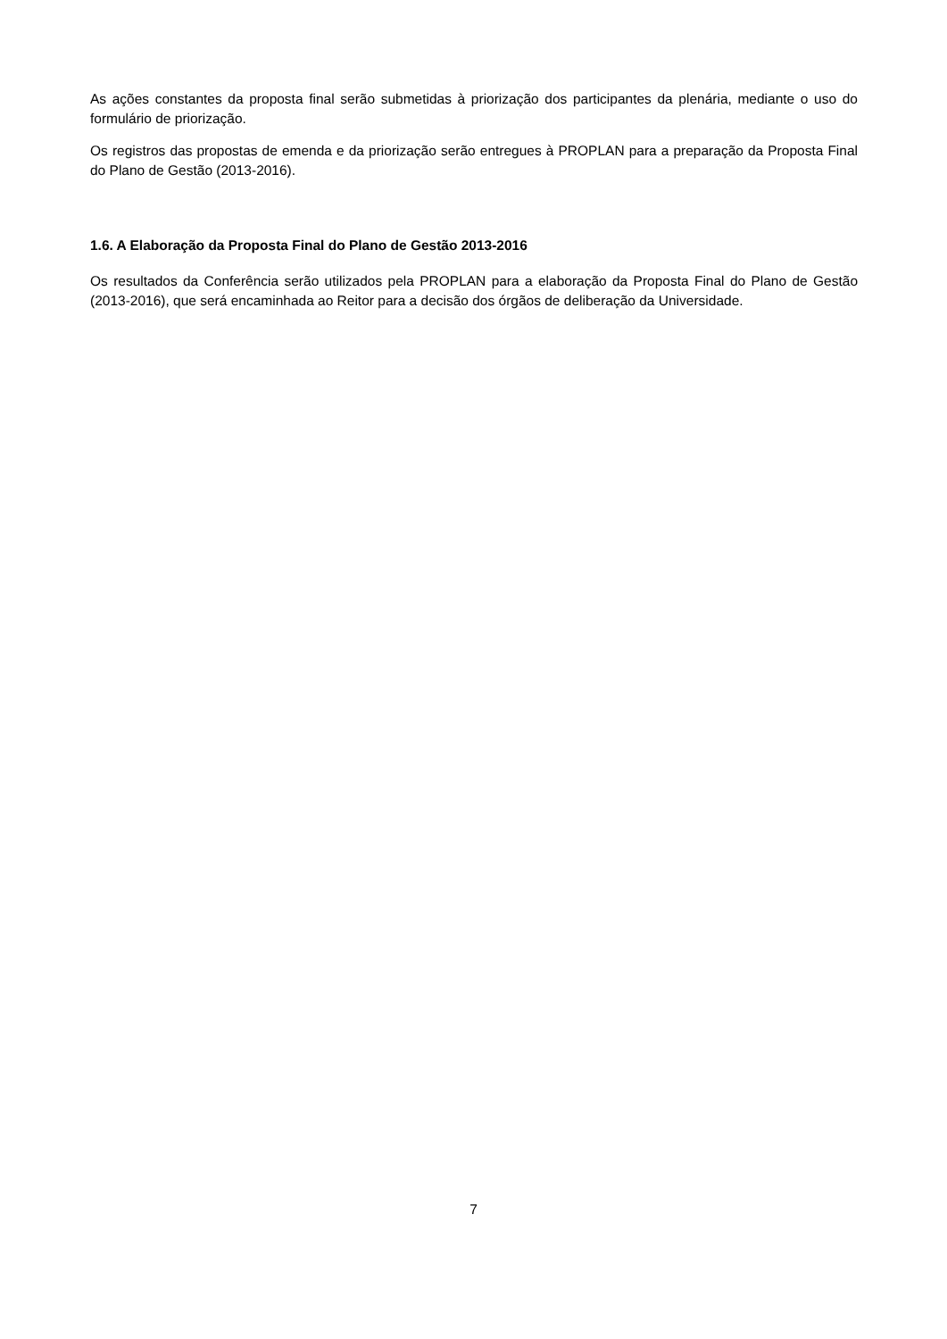As ações constantes da proposta final serão submetidas à priorização dos participantes da plenária, mediante o uso do formulário de priorização.
Os registros das propostas de emenda e da priorização serão entregues à PROPLAN para a preparação da Proposta Final do Plano de Gestão (2013-2016).
1.6. A Elaboração da Proposta Final do Plano de Gestão 2013-2016
Os resultados da Conferência serão utilizados pela PROPLAN para a elaboração da Proposta Final do Plano de Gestão (2013-2016), que será encaminhada ao Reitor para a decisão dos órgãos de deliberação da Universidade.
7